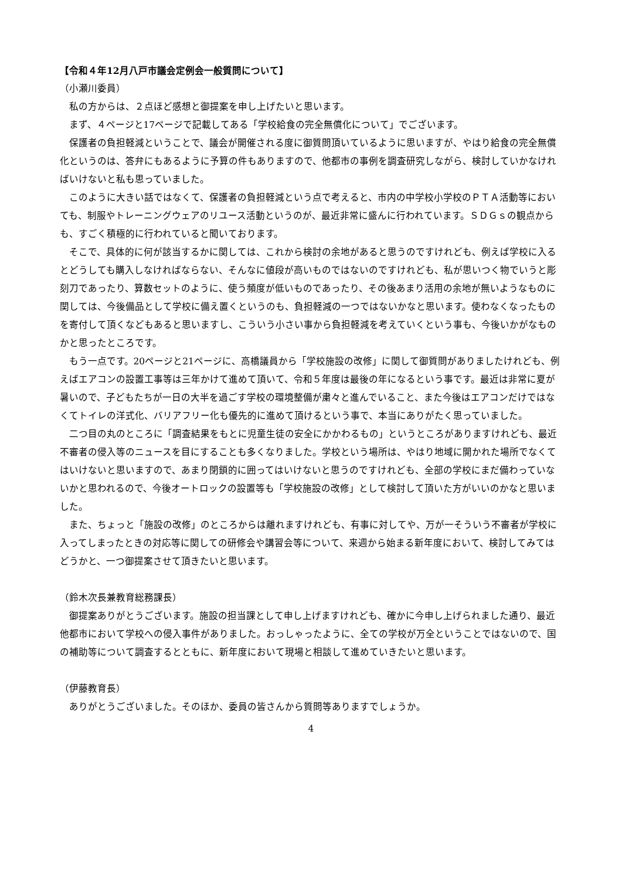【令和４年12月八戸市議会定例会一般質問について】
（小瀬川委員）
私の方からは、２点ほど感想と御提案を申し上げたいと思います。
まず、４ページと17ページで記載してある「学校給食の完全無償化について」でございます。
保護者の負担軽減ということで、議会が開催される度に御質問頂いているように思いますが、やはり給食の完全無償化というのは、答弁にもあるように予算の件もありますので、他都市の事例を調査研究しながら、検討していかなければいけないと私も思っていました。
このように大きい話ではなくて、保護者の負担軽減という点で考えると、市内の中学校小学校のＰＴＡ活動等においても、制服やトレーニングウェアのリユース活動というのが、最近非常に盛んに行われています。ＳＤＧｓの観点からも、すごく積極的に行われていると聞いております。
そこで、具体的に何が該当するかに関しては、これから検討の余地があると思うのですけれども、例えば学校に入るとどうしても購入しなければならない、そんなに値段が高いものではないのですけれども、私が思いつく物でいうと彫刻刀であったり、算数セットのように、使う頻度が低いものであったり、その後あまり活用の余地が無いようなものに関しては、今後備品として学校に備え置くというのも、負担軽減の一つではないかなと思います。使わなくなったものを寄付して頂くなどもあると思いますし、こういう小さい事から負担軽減を考えていくという事も、今後いかがなものかと思ったところです。
もう一点です。20ページと21ページに、高橋議員から「学校施設の改修」に関して御質問がありましたけれども、例えばエアコンの設置工事等は三年かけて進めて頂いて、令和５年度は最後の年になるという事です。最近は非常に夏が暑いので、子どもたちが一日の大半を過ごす学校の環境整備が粛々と進んでいること、また今後はエアコンだけではなくてトイレの洋式化、バリアフリー化も優先的に進めて頂けるという事で、本当にありがたく思っていました。
二つ目の丸のところに「調査結果をもとに児童生徒の安全にかかわるもの」というところがありますけれども、最近不審者の侵入等のニュースを目にすることも多くなりました。学校という場所は、やはり地域に開かれた場所でなくてはいけないと思いますので、あまり閉鎖的に囲ってはいけないと思うのですけれども、全部の学校にまだ備わっていないかと思われるので、今後オートロックの設置等も「学校施設の改修」として検討して頂いた方がいいのかなと思いました。
また、ちょっと「施設の改修」のところからは離れますけれども、有事に対してや、万が一そういう不審者が学校に入ってしまったときの対応等に関しての研修会や講習会等について、来週から始まる新年度において、検討してみてはどうかと、一つ御提案させて頂きたいと思います。
（鈴木次長兼教育総務課長）
御提案ありがとうございます。施設の担当課として申し上げますけれども、確かに今申し上げられました通り、最近他都市において学校への侵入事件がありました。おっしゃったように、全ての学校が万全ということではないので、国の補助等について調査するとともに、新年度において現場と相談して進めていきたいと思います。
（伊藤教育長）
ありがとうございました。そのほか、委員の皆さんから質問等ありますでしょうか。
4